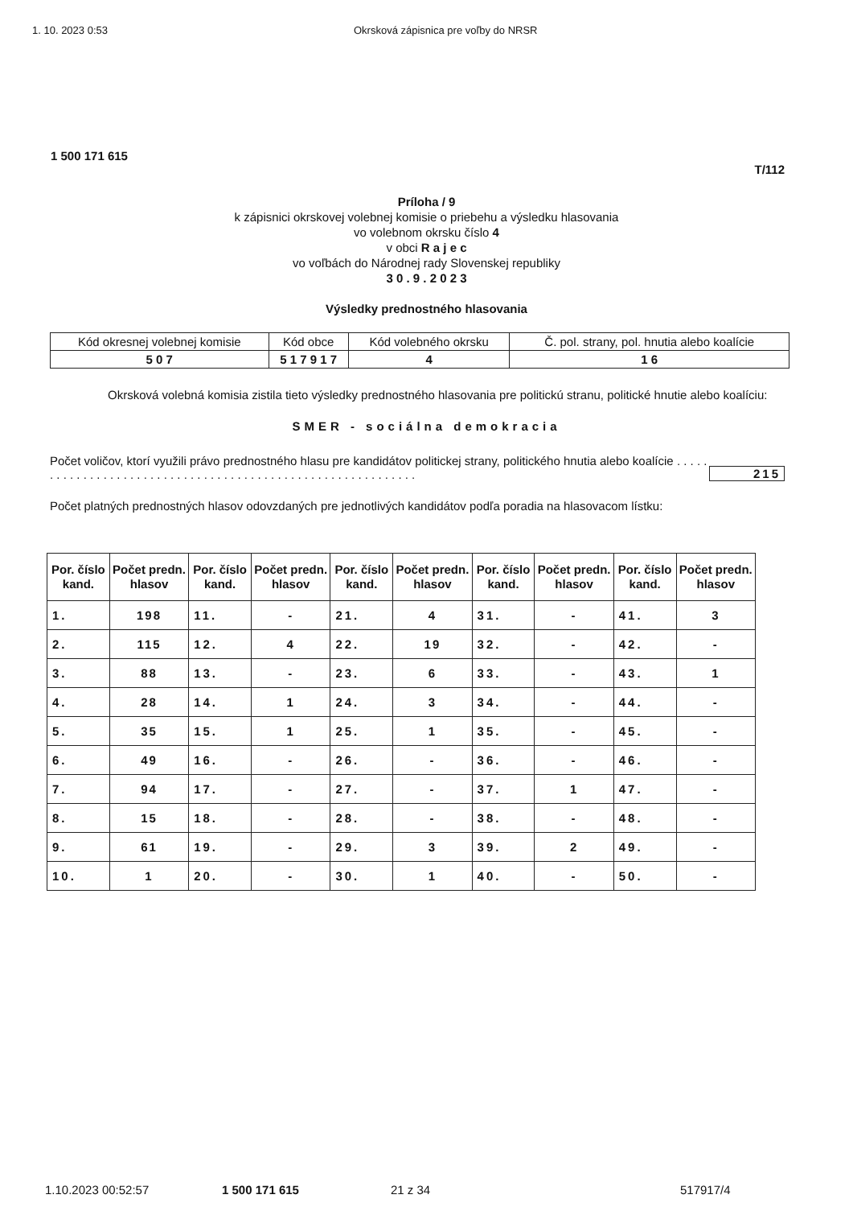1. 10. 2023 0:53 Okrsková zápisnica pre voľby do NRSR
1 500 171 615
T/112
Príloha / 9
k zápisnici okrskovej volebnej komisie o priebehu a výsledku hlasovania
vo volebnom okrsku číslo 4
v obci R a j e c
vo voľbách do Národnej rady Slovenskej republiky
3 0 . 9 . 2 0 2 3
Výsledky prednostného hlasovania
| Kód okresnej volebnej komisie | Kód obce | Kód volebného okrsku | Č. pol. strany, pol. hnutia alebo koalície |
| 5 0 7 | 5 1 7 9 1 7 | 4 | 1 6 |
Okrsková volebná komisia zistila tieto výsledky prednostného hlasovania pre politickú stranu, politické hnutie alebo koalíciu:
SMER - sociálna demokracia
Počet voličov, ktorí využili právo prednostného hlasu pre kandidátov politickej strany, politického hnutia alebo koalície . . . . . . . . . . . . . . . . . . . . . . . . . . . . . . . . . . . . . . . . . . . . . . . . . . . . . . . . . . . .
215
Počet platných prednostných hlasov odovzdaných pre jednotlivých kandidátov podľa poradia na hlasovacom lístku:
| Por. číslo kand. | Počet predn. hlasov | Por. číslo kand. | Počet predn. hlasov | Por. číslo kand. | Počet predn. hlasov | Por. číslo kand. | Počet predn. hlasov | Por. číslo kand. | Počet predn. hlasov |
| --- | --- | --- | --- | --- | --- | --- | --- | --- | --- |
| 1. | 198 | 11. | - | 21. | 4 | 31. | - | 41. | 3 |
| 2. | 115 | 12. | 4 | 22. | 19 | 32. | - | 42. | - |
| 3. | 88 | 13. | - | 23. | 6 | 33. | - | 43. | 1 |
| 4. | 28 | 14. | 1 | 24. | 3 | 34. | - | 44. | - |
| 5. | 35 | 15. | 1 | 25. | 1 | 35. | - | 45. | - |
| 6. | 49 | 16. | - | 26. | - | 36. | - | 46. | - |
| 7. | 94 | 17. | - | 27. | - | 37. | 1 | 47. | - |
| 8. | 15 | 18. | - | 28. | - | 38. | - | 48. | - |
| 9. | 61 | 19. | - | 29. | 3 | 39. | 2 | 49. | - |
| 10. | 1 | 20. | - | 30. | 1 | 40. | - | 50. | - |
1.10.2023 00:52:57 1 500 171 615 21 z 34 517917/4